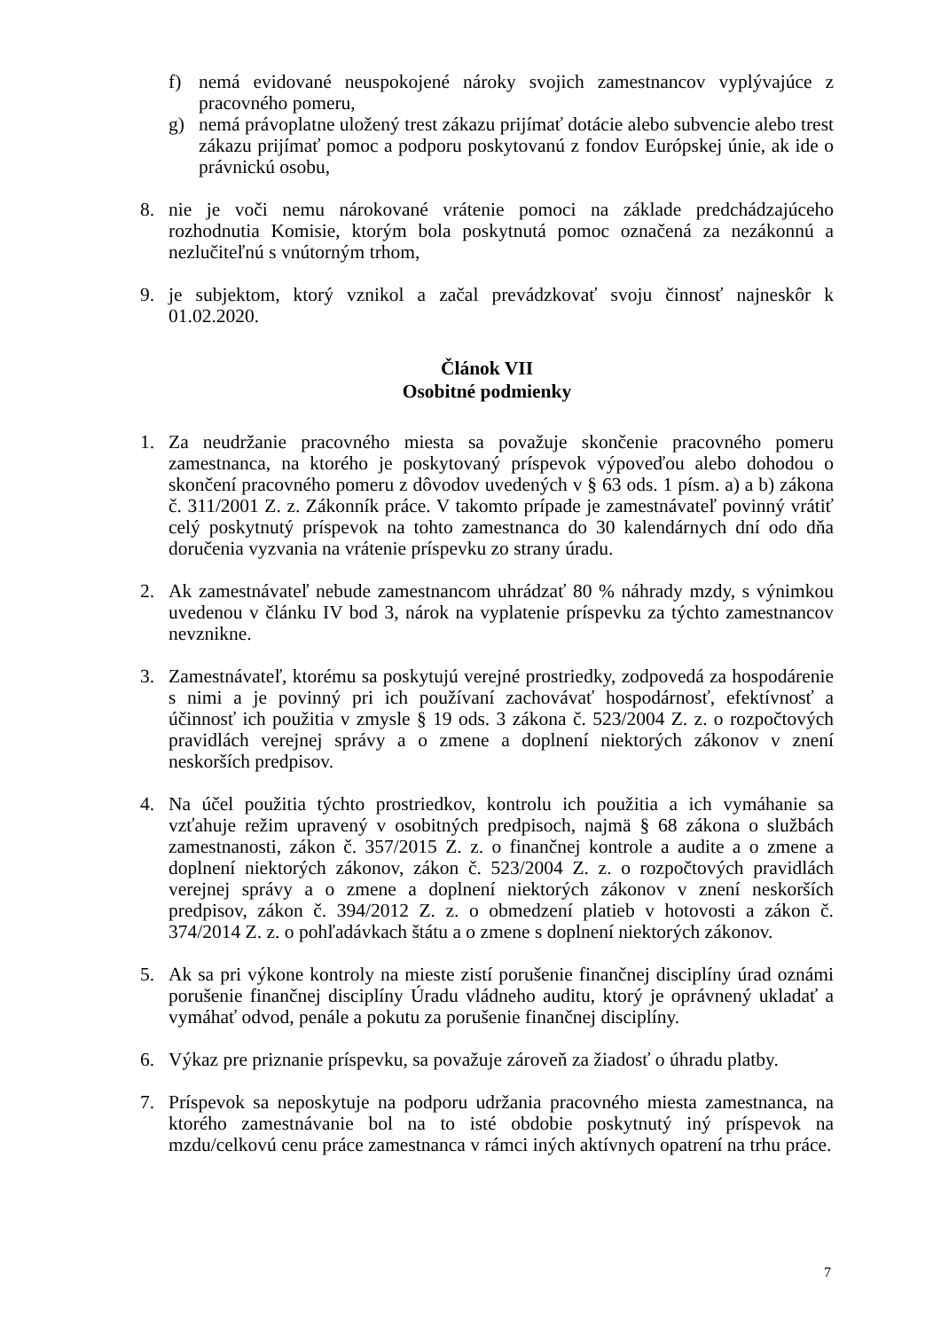f) nemá evidované neuspokojené nároky svojich zamestnancov vyplývajúce z pracovného pomeru,
g) nemá právoplatne uložený trest zákazu prijímať dotácie alebo subvencie alebo trest zákazu prijímať pomoc a podporu poskytovanú z fondov Európskej únie, ak ide o právnickú osobu,
8. nie je voči nemu nárokované vrátenie pomoci na základe predchádzajúceho rozhodnutia Komisie, ktorým bola poskytnutá pomoc označená za nezákonnú a nezlučiteľnú s vnútorným trhom,
9. je subjektom, ktorý vznikol a začal prevádzkovať svoju činnosť najneskôr k 01.02.2020.
Článok VII
Osobitné podmienky
1. Za neudržanie pracovného miesta sa považuje skončenie pracovného pomeru zamestnanca, na ktorého je poskytovaný príspevok výpoveďou alebo dohodou o skončení pracovného pomeru z dôvodov uvedených v § 63 ods. 1 písm. a) a b) zákona č. 311/2001 Z. z. Zákonník práce. V takomto prípade je zamestnávateľ povinný vrátiť celý poskytnutý príspevok na tohto zamestnanca do 30 kalendárnych dní odo dňa doručenia vyzvania na vrátenie príspevku zo strany úradu.
2. Ak zamestnávateľ nebude zamestnancom uhrádzať 80 % náhrady mzdy, s výnimkou uvedenou v článku IV bod 3, nárok na vyplatenie príspevku za týchto zamestnancov nevznikne.
3. Zamestnávateľ, ktorému sa poskytujú verejné prostriedky, zodpovedá za hospodárenie s nimi a je povinný pri ich používaní zachovávať hospodárnosť, efektívnosť a účinnosť ich použitia v zmysle § 19 ods. 3 zákona č. 523/2004 Z. z. o rozpočtových pravidlách verejnej správy a o zmene a doplnení niektorých zákonov v znení neskorších predpisov.
4. Na účel použitia týchto prostriedkov, kontrolu ich použitia a ich vymáhanie sa vzťahuje režim upravený v osobitných predpisoch, najmä § 68 zákona o službách zamestnanosti, zákon č. 357/2015 Z. z. o finančnej kontrole a audite a o zmene a doplnení niektorých zákonov, zákon č. 523/2004 Z. z. o rozpočtových pravidlách verejnej správy a o zmene a doplnení niektorých zákonov v znení neskorších predpisov, zákon č. 394/2012 Z. z. o obmedzení platieb v hotovosti a zákon č. 374/2014 Z. z. o pohľadávkach štátu a o zmene s doplnení niektorých zákonov.
5. Ak sa pri výkone kontroly na mieste zistí porušenie finančnej disciplíny úrad oznámi porušenie finančnej disciplíny Úradu vládneho auditu, ktorý je oprávnený ukladať a vymáhať odvod, penále a pokutu za porušenie finančnej disciplíny.
6. Výkaz pre priznanie príspevku, sa považuje zároveň za žiadosť o úhradu platby.
7. Príspevok sa neposkytuje na podporu udržania pracovného miesta zamestnanca, na ktorého zamestnávanie bol na to isté obdobie poskytnutý iný príspevok na mzdu/celkovú cenu práce zamestnanca v rámci iných aktívnych opatrení na trhu práce.
7